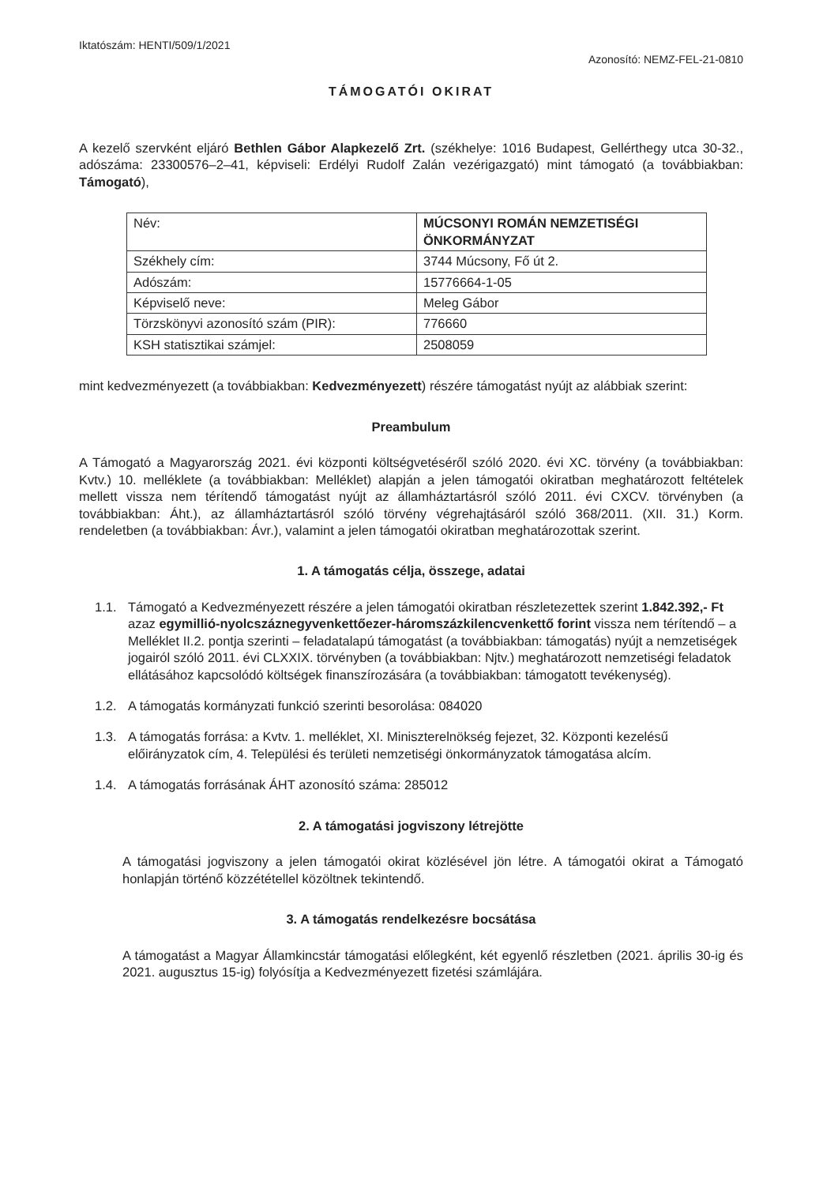Iktatószám: HENTI/509/1/2021 Azonosító: NEMZ-FEL-21-0810
TÁMOGATÓI OKIRAT
A kezelő szervként eljáró Bethlen Gábor Alapkezelő Zrt. (székhelye: 1016 Budapest, Gellérthegy utca 30-32., adószáma: 23300576–2–41, képviseli: Erdélyi Rudolf Zalán vezérigazgató) mint támogató (a továbbiakban: Támogató),
| Név: | MÚCSONYI ROMÁN NEMZETISÉGI ÖNKORMÁNYZAT |
| Székhely cím: | 3744 Múcsony, Fő út 2. |
| Adószám: | 15776664-1-05 |
| Képviselő neve: | Meleg Gábor |
| Törzskönyvi azonosító szám (PIR): | 776660 |
| KSH statisztikai számjel: | 2508059 |
mint kedvezményezett (a továbbiakban: Kedvezményezett) részére támogatást nyújt az alábbiak szerint:
Preambulum
A Támogató a Magyarország 2021. évi központi költségvetéséről szóló 2020. évi XC. törvény (a továbbiakban: Kvtv.) 10. melléklete (a továbbiakban: Melléklet) alapján a jelen támogatói okiratban meghatározott feltételek mellett vissza nem térítendő támogatást nyújt az államháztartásról szóló 2011. évi CXCV. törvényben (a továbbiakban: Áht.), az államháztartásról szóló törvény végrehajtásáról szóló 368/2011. (XII. 31.) Korm. rendeletben (a továbbiakban: Ávr.), valamint a jelen támogatói okiratban meghatározottak szerint.
1. A támogatás célja, összege, adatai
1.1. Támogató a Kedvezményezett részére a jelen támogatói okiratban részletezettek szerint 1.842.392,- Ft azaz egymillió-nyolcszáznegyvenkettőezer-háromszázkilencvenkettő forint vissza nem térítendő – a Melléklet II.2. pontja szerinti – feladatalapú támogatást (a továbbiakban: támogatás) nyújt a nemzetiségek jogairól szóló 2011. évi CLXXIX. törvényben (a továbbiakban: Njtv.) meghatározott nemzetiségi feladatok ellátásához kapcsolódó költségek finanszírozására (a továbbiakban: támogatott tevékenység).
1.2. A támogatás kormányzati funkció szerinti besorolása: 084020
1.3. A támogatás forrása: a Kvtv. 1. melléklet, XI. Miniszterelnökség fejezet, 32. Központi kezelésű előirányzatok cím, 4. Települési és területi nemzetiségi önkormányzatok támogatása alcím.
1.4. A támogatás forrásának ÁHT azonosító száma: 285012
2. A támogatási jogviszony létrejötte
A támogatási jogviszony a jelen támogatói okirat közlésével jön létre. A támogatói okirat a Támogató honlapján történő közzététellel közöltnek tekintendő.
3. A támogatás rendelkezésre bocsátása
A támogatást a Magyar Államkincstár támogatási előlegként, két egyenlő részletben (2021. április 30-ig és 2021. augusztus 15-ig) folyósítja a Kedvezményezett fizetési számlájára.